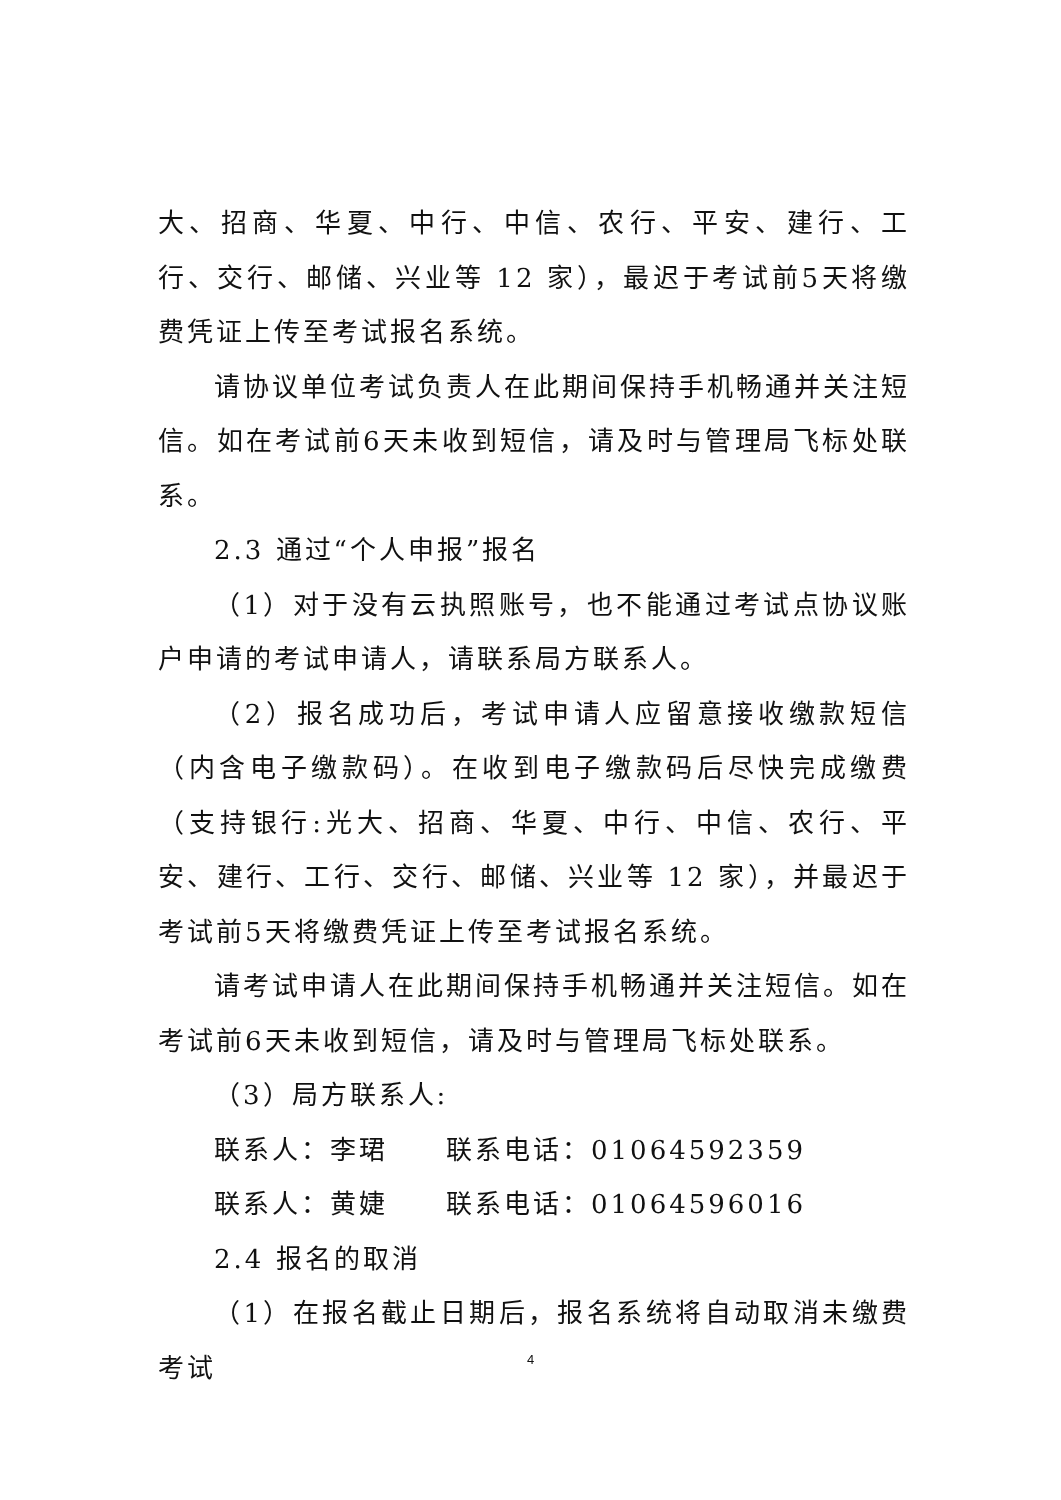大、招商、华夏、中行、中信、农行、平安、建行、工行、交行、邮储、兴业等 12 家），最迟于考试前5天将缴费凭证上传至考试报名系统。
请协议单位考试负责人在此期间保持手机畅通并关注短信。如在考试前6天未收到短信，请及时与管理局飞标处联系。
2.3 通过“个人申报”报名
（1）对于没有云执照账号，也不能通过考试点协议账户申请的考试申请人，请联系局方联系人。
（2）报名成功后，考试申请人应留意接收缴款短信（内含电子缴款码）。在收到电子缴款码后尽快完成缴费（支持银行:光大、招商、华夏、中行、中信、农行、平安、建行、工行、交行、邮储、兴业等 12 家），并最迟于考试前5天将缴费凭证上传至考试报名系统。
请考试申请人在此期间保持手机畅通并关注短信。如在考试前6天未收到短信，请及时与管理局飞标处联系。
（3）局方联系人:
联系人：李珺　　联系电话：01064592359
联系人：黄婕　　联系电话：01064596016
2.4 报名的取消
（1）在报名截止日期后，报名系统将自动取消未缴费考试
4